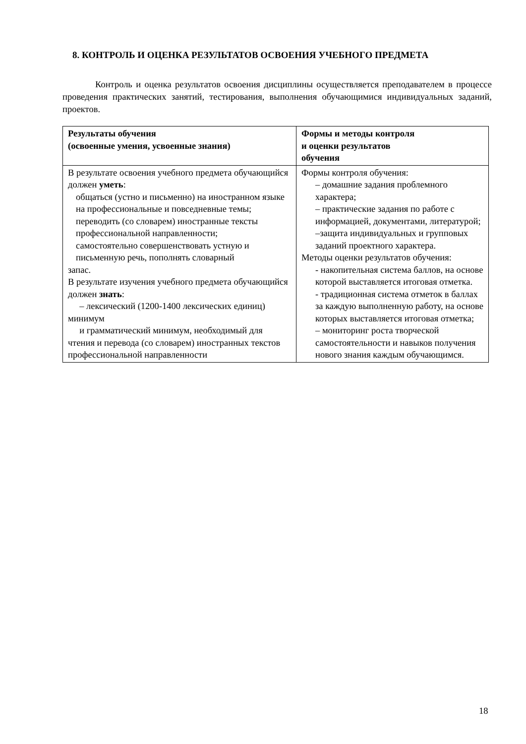8. КОНТРОЛЬ И ОЦЕНКА РЕЗУЛЬТАТОВ ОСВОЕНИЯ УЧЕБНОГО ПРЕДМЕТА
Контроль и оценка результатов освоения дисциплины осуществляется преподавателем в процессе проведения практических занятий, тестирования, выполнения обучающимися индивидуальных заданий, проектов.
| Результаты обучения (освоенные умения, усвоенные знания) | Формы и методы контроля и оценки результатов обучения |
| --- | --- |
| В результате освоения учебного предмета обучающийся должен уметь : общаться (устно и письменно) на иностранном языке на профессиональные и повседневные темы; переводить (со словарем) иностранные тексты профессиональной направленности; самостоятельно совершенствовать устную и письменную речь, пополнять словарный запас. В результате изучения учебного предмета обучающийся должен знать : – лексический (1200-1400 лексических единиц) минимум и грамматический минимум, необходимый для чтения и перевода (со словарем) иностранных текстов профессиональной направленности | Формы контроля обучения: – домашние задания проблемного характера; – практические задания по работе с информацией, документами, литературой; –защита индивидуальных и групповых заданий проектного характера. Методы оценки результатов обучения: - накопительная система баллов, на основе которой выставляется итоговая отметка. - традиционная система отметок в баллах за каждую выполненную работу, на основе которых выставляется итоговая отметка; – мониторинг роста творческой самостоятельности и навыков получения нового знания каждым обучающимся. |
18